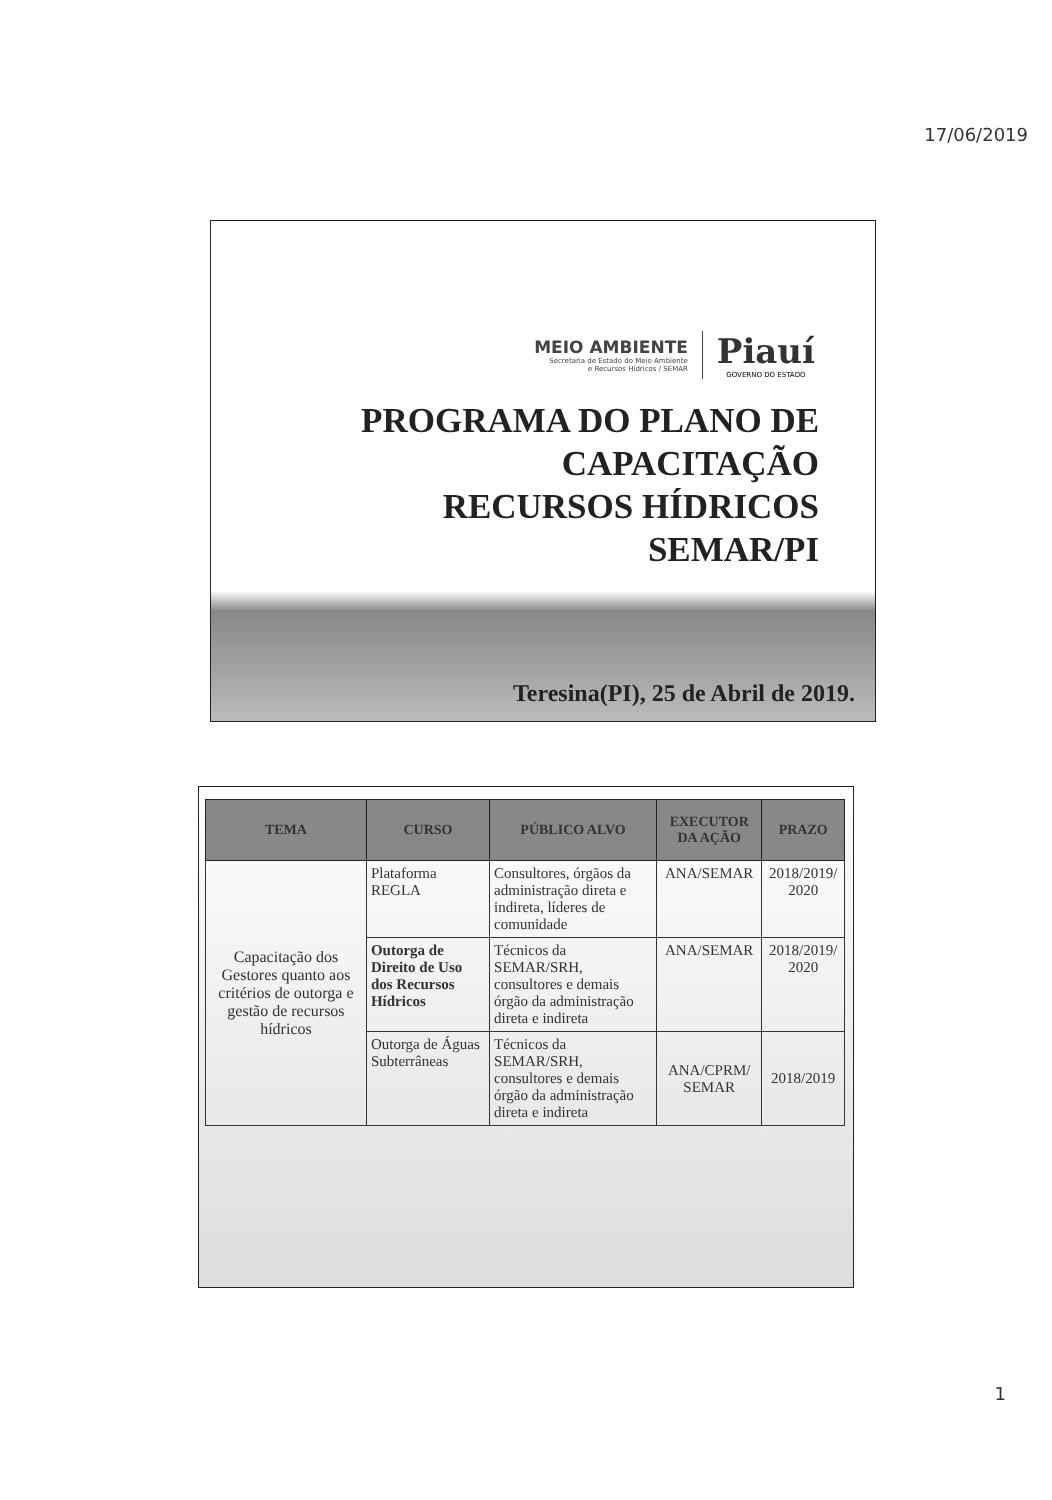17/06/2019
MEIO AMBIENTE
Secretaria de Estado do Meio Ambiente
e Recursos Hídricos / SEMAR
Piauí
GOVERNO DO ESTADO
PROGRAMA DO PLANO DE
CAPACITAÇÃO
RECURSOS HÍDRICOS
SEMAR/PI
Teresina(PI), 25 de Abril de 2019.
| TEMA | CURSO | PÚBLICO ALVO | EXECUTOR DA AÇÃO | PRAZO |
| --- | --- | --- | --- | --- |
| Capacitação dos Gestores quanto aos critérios de outorga e gestão de recursos hídricos | Plataforma REGLA | Consultores, órgãos da administração direta e indireta, líderes de comunidade | ANA/SEMAR | 2018/2019/ 2020 |
| | Outorga de Direito de Uso dos Recursos Hídricos | Técnicos da SEMAR/SRH, consultores e demais órgão da administração direta e indireta | ANA/SEMAR | 2018/2019/ 2020 |
| | Outorga de Águas Subterrâneas | Técnicos da SEMAR/SRH, consultores e demais órgão da administração direta e indireta | ANA/CPRM/ SEMAR | 2018/2019 |
1